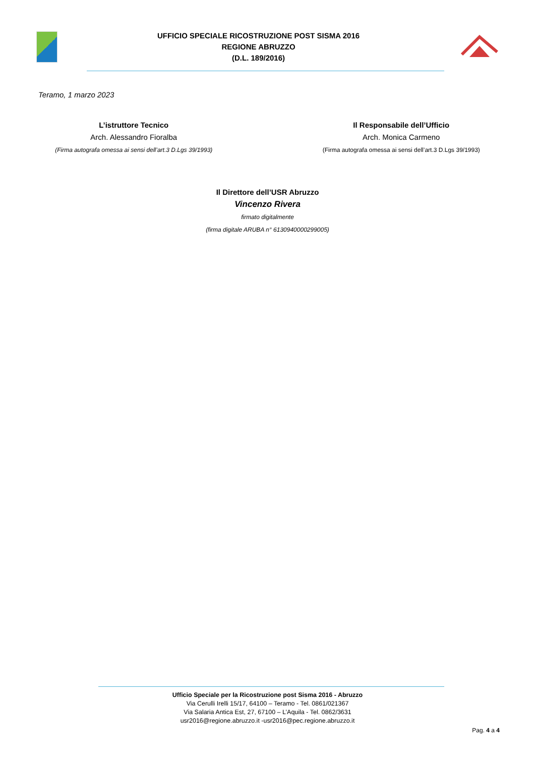UFFICIO SPECIALE RICOSTRUZIONE POST SISMA 2016
REGIONE ABRUZZO
(D.L. 189/2016)
Teramo, 1 marzo 2023
L’istruttore Tecnico
Arch. Alessandro Fioralba
(Firma autografa omessa ai sensi dell’art.3 D.Lgs 39/1993)
Il Responsabile dell’Ufficio
Arch. Monica Carmeno
(Firma autografa omessa ai sensi dell’art.3 D.Lgs 39/1993)
Il Direttore dell’USR Abruzzo
Vincenzo Rivera
firmato digitalmente
(firma digitale ARUBA n° 6130940000299005)
Ufficio Speciale per la Ricostruzione post Sisma 2016 - Abruzzo
Via Cerulli Irelli 15/17, 64100 – Teramo - Tel. 0861/021367
Via Salaria Antica Est, 27, 67100 – L’Aquila - Tel. 0862/3631
usr2016@regione.abruzzo.it -usr2016@pec.regione.abruzzo.it
Pag. 4 a 4